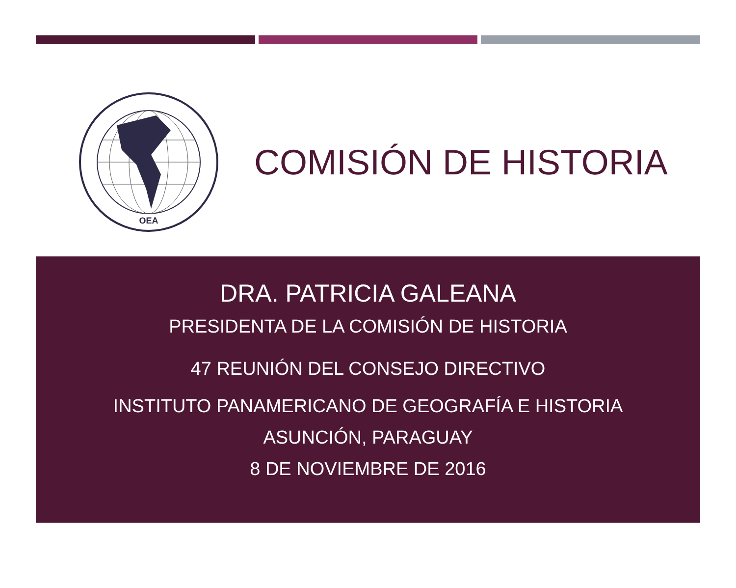OEA
COMISIÓN DE HISTORIA
DRA. PATRICIA GALEANA
PRESIDENTA DE LA COMISIÓN DE HISTORIA
47 REUNIÓN DEL CONSEJO DIRECTIVO
INSTITUTO PANAMERICANO DE GEOGRAFÍA E HISTORIA
ASUNCIÓN, PARAGUAY
8 DE NOVIEMBRE DE 2016